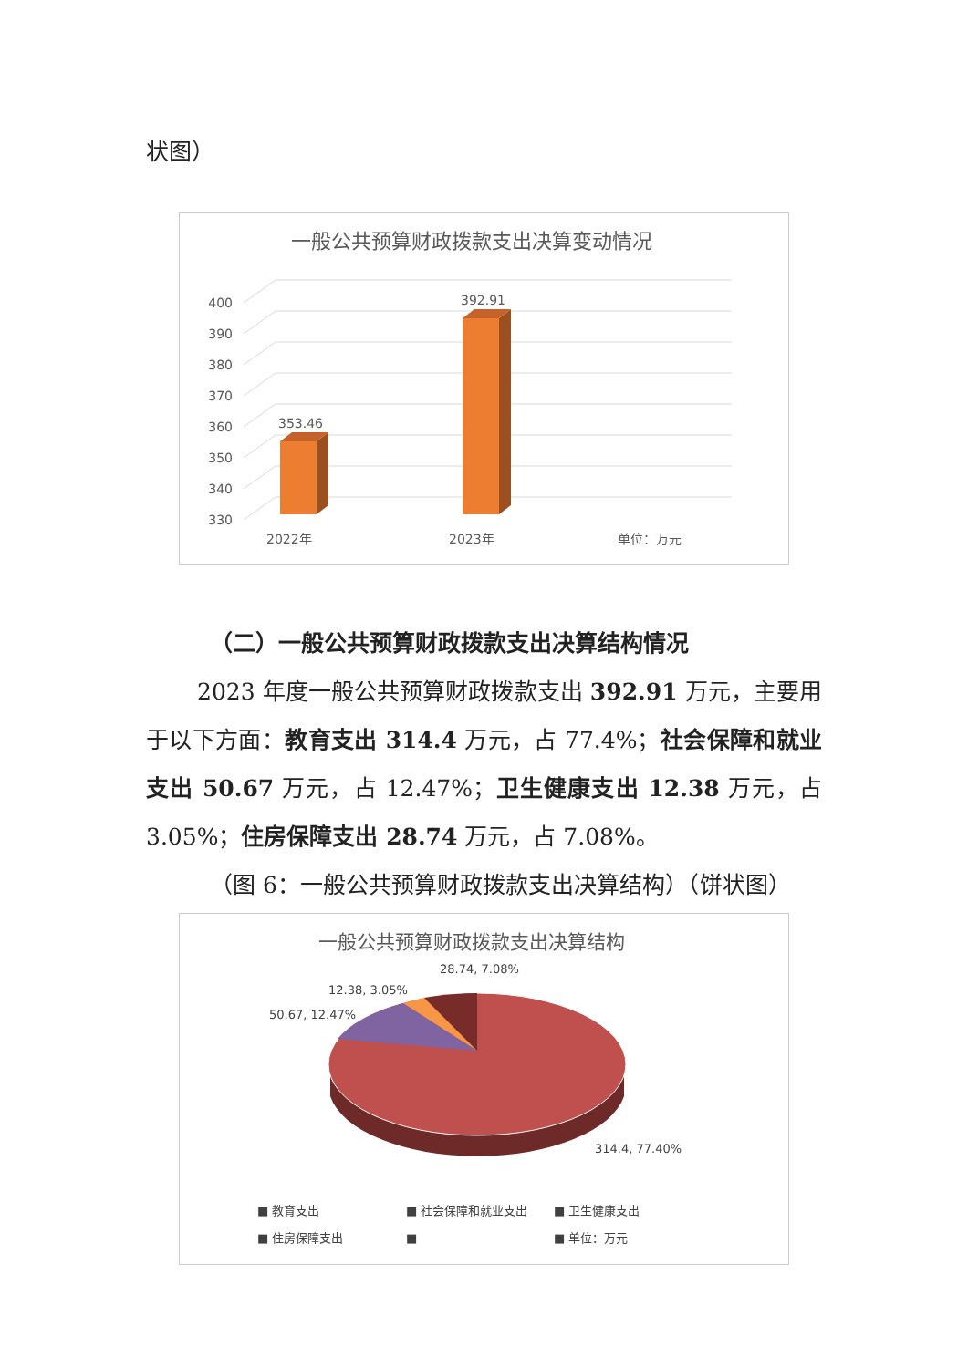状图）
一般公共预算财政拨款支出决算变动情况
400
390
380
370
360
350
340
330
353.46
392.91
2022年
2023年
单位：万元
（二）一般公共预算财政拨款支出决算结构情况
2023 年度一般公共预算财政拨款支出 392.91 万元，主要用于以下方面：教育支出 314.4 万元，占 77.4%；社会保障和就业支出 50.67 万元，占 12.47%；卫生健康支出 12.38 万元，占 3.05%；住房保障支出 28.74 万元，占 7.08%。
（图 6：一般公共预算财政拨款支出决算结构）（饼状图）
一般公共预算财政拨款支出决算结构
28.74, 7.08%
12.38, 3.05%
50.67, 12.47%
314.4, 77.40%
■ 教育支出
■ 社会保障和就业支出
■ 卫生健康支出
■ 住房保障支出
■
■ 单位：万元